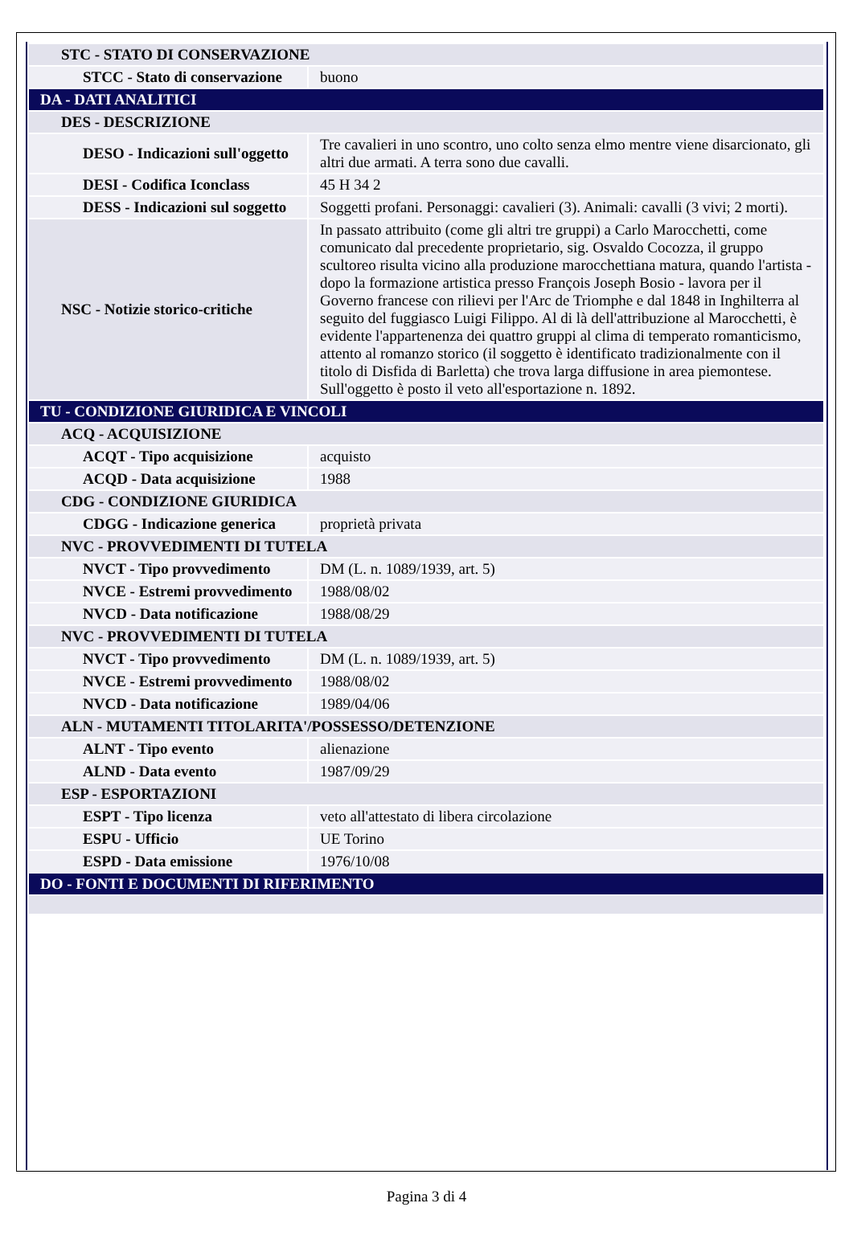| STC - STATO DI CONSERVAZIONE | |
| STCC - Stato di conservazione | buono |
| DA - DATI ANALITICI | |
| DES - DESCRIZIONE | |
| DESO - Indicazioni sull'oggetto | Tre cavalieri in uno scontro, uno colto senza elmo mentre viene disarcionato, gli altri due armati. A terra sono due cavalli. |
| DESI - Codifica Iconclass | 45 H 34 2 |
| DESS - Indicazioni sul soggetto | Soggetti profani. Personaggi: cavalieri (3). Animali: cavalli (3 vivi; 2 morti). |
| NSC - Notizie storico-critiche | In passato attribuito (come gli altri tre gruppi) a Carlo Marocchetti, come comunicato dal precedente proprietario, sig. Osvaldo Cocozza, il gruppo scultoreo risulta vicino alla produzione marocchettiana matura, quando l'artista - dopo la formazione artistica presso François Joseph Bosio - lavora per il Governo francese con rilievi per l'Arc de Triomphe e dal 1848 in Inghilterra al seguito del fuggiasco Luigi Filippo. Al di là dell'attribuzione al Marocchetti, è evidente l'appartenenza dei quattro gruppi al clima di temperato romanticismo, attento al romanzo storico (il soggetto è identificato tradizionalmente con il titolo di Disfida di Barletta) che trova larga diffusione in area piemontese. Sull'oggetto è posto il veto all'esportazione n. 1892. |
| TU - CONDIZIONE GIURIDICA E VINCOLI | |
| ACQ - ACQUISIZIONE | |
| ACQT - Tipo acquisizione | acquisto |
| ACQD - Data acquisizione | 1988 |
| CDG - CONDIZIONE GIURIDICA | |
| CDGG - Indicazione generica | proprietà privata |
| NVC - PROVVEDIMENTI DI TUTELA | |
| NVCT - Tipo provvedimento | DM (L. n. 1089/1939, art. 5) |
| NVCE - Estremi provvedimento | 1988/08/02 |
| NVCD - Data notificazione | 1988/08/29 |
| NVC - PROVVEDIMENTI DI TUTELA | |
| NVCT - Tipo provvedimento | DM (L. n. 1089/1939, art. 5) |
| NVCE - Estremi provvedimento | 1988/08/02 |
| NVCD - Data notificazione | 1989/04/06 |
| ALN - MUTAMENTI TITOLARITA'/POSSESSO/DETENZIONE | |
| ALNT - Tipo evento | alienazione |
| ALND - Data evento | 1987/09/29 |
| ESP - ESPORTAZIONI | |
| ESPT - Tipo licenza | veto all'attestato di libera circolazione |
| ESPU - Ufficio | UE Torino |
| ESPD - Data emissione | 1976/10/08 |
| DO - FONTI E DOCUMENTI DI RIFERIMENTO | |
Pagina 3 di 4